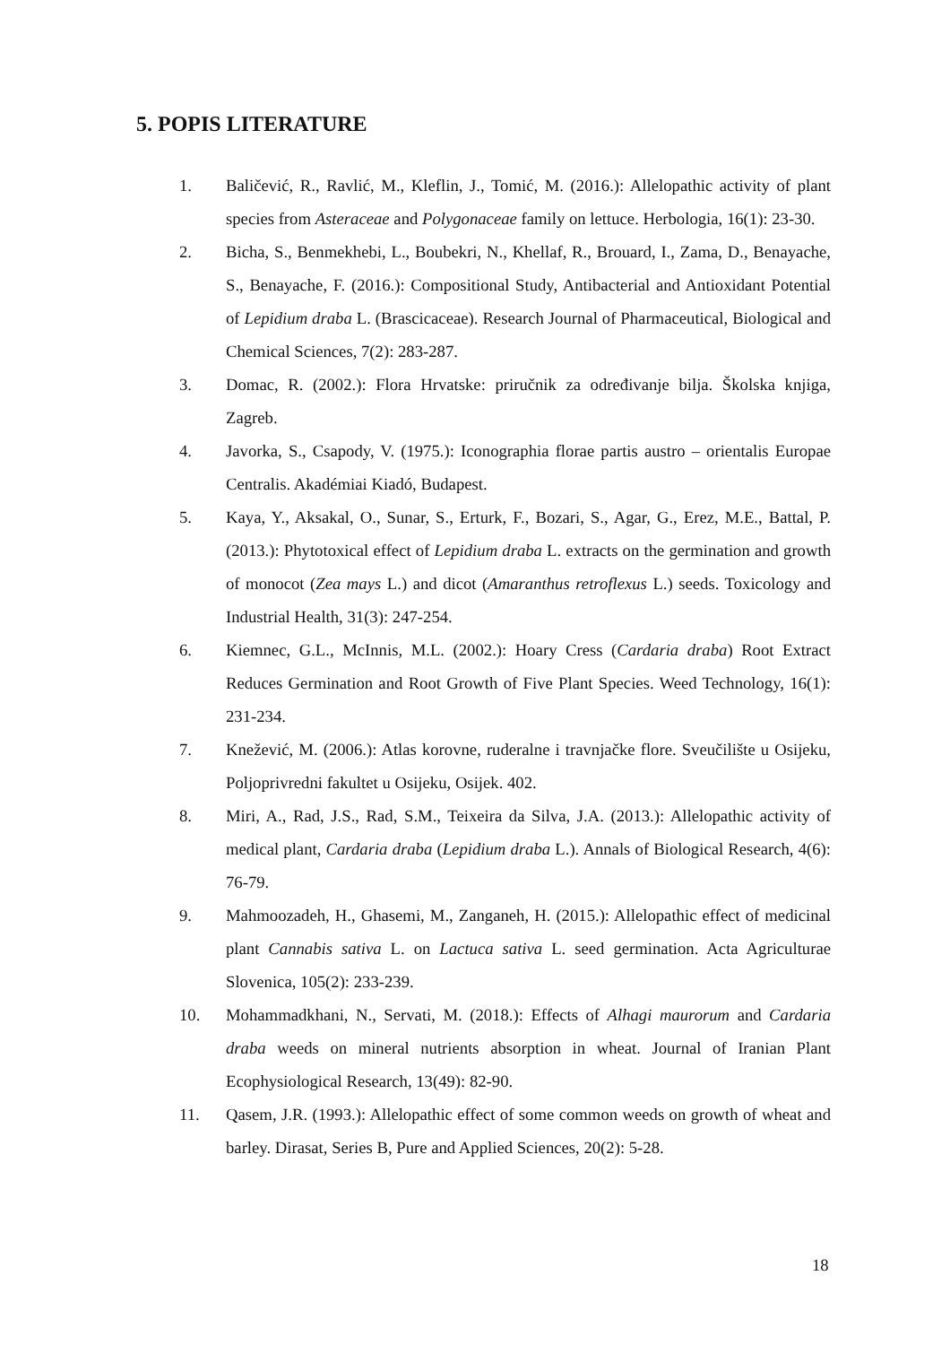5. POPIS LITERATURE
1. Baličević, R., Ravlić, M., Kleflin, J., Tomić, M. (2016.): Allelopathic activity of plant species from Asteraceae and Polygonaceae family on lettuce. Herbologia, 16(1): 23-30.
2. Bicha, S., Benmekhebi, L., Boubekri, N., Khellaf, R., Brouard, I., Zama, D., Benayache, S., Benayache, F. (2016.): Compositional Study, Antibacterial and Antioxidant Potential of Lepidium draba L. (Brascicaceae). Research Journal of Pharmaceutical, Biological and Chemical Sciences, 7(2): 283-287.
3. Domac, R. (2002.): Flora Hrvatske: priručnik za određivanje bilja. Školska knjiga, Zagreb.
4. Javorka, S., Csapody, V. (1975.): Iconographia florae partis austro – orientalis Europae Centralis. Akadémiai Kiadó, Budapest.
5. Kaya, Y., Aksakal, O., Sunar, S., Erturk, F., Bozari, S., Agar, G., Erez, M.E., Battal, P. (2013.): Phytotoxical effect of Lepidium draba L. extracts on the germination and growth of monocot (Zea mays L.) and dicot (Amaranthus retroflexus L.) seeds. Toxicology and Industrial Health, 31(3): 247-254.
6. Kiemnec, G.L., McInnis, M.L. (2002.): Hoary Cress (Cardaria draba) Root Extract Reduces Germination and Root Growth of Five Plant Species. Weed Technology, 16(1): 231-234.
7. Knežević, M. (2006.): Atlas korovne, ruderalne i travnjačke flore. Sveučilište u Osijeku, Poljoprivredni fakultet u Osijeku, Osijek. 402.
8. Miri, A., Rad, J.S., Rad, S.M., Teixeira da Silva, J.A. (2013.): Allelopathic activity of medical plant, Cardaria draba (Lepidium draba L.). Annals of Biological Research, 4(6): 76-79.
9. Mahmoozadeh, H., Ghasemi, M., Zanganeh, H. (2015.): Allelopathic effect of medicinal plant Cannabis sativa L. on Lactuca sativa L. seed germination. Acta Agriculturae Slovenica, 105(2): 233-239.
10. Mohammadkhani, N., Servati, M. (2018.): Effects of Alhagi maurorum and Cardaria draba weeds on mineral nutrients absorption in wheat. Journal of Iranian Plant Ecophysiological Research, 13(49): 82-90.
11. Qasem, J.R. (1993.): Allelopathic effect of some common weeds on growth of wheat and barley. Dirasat, Series B, Pure and Applied Sciences, 20(2): 5-28.
18